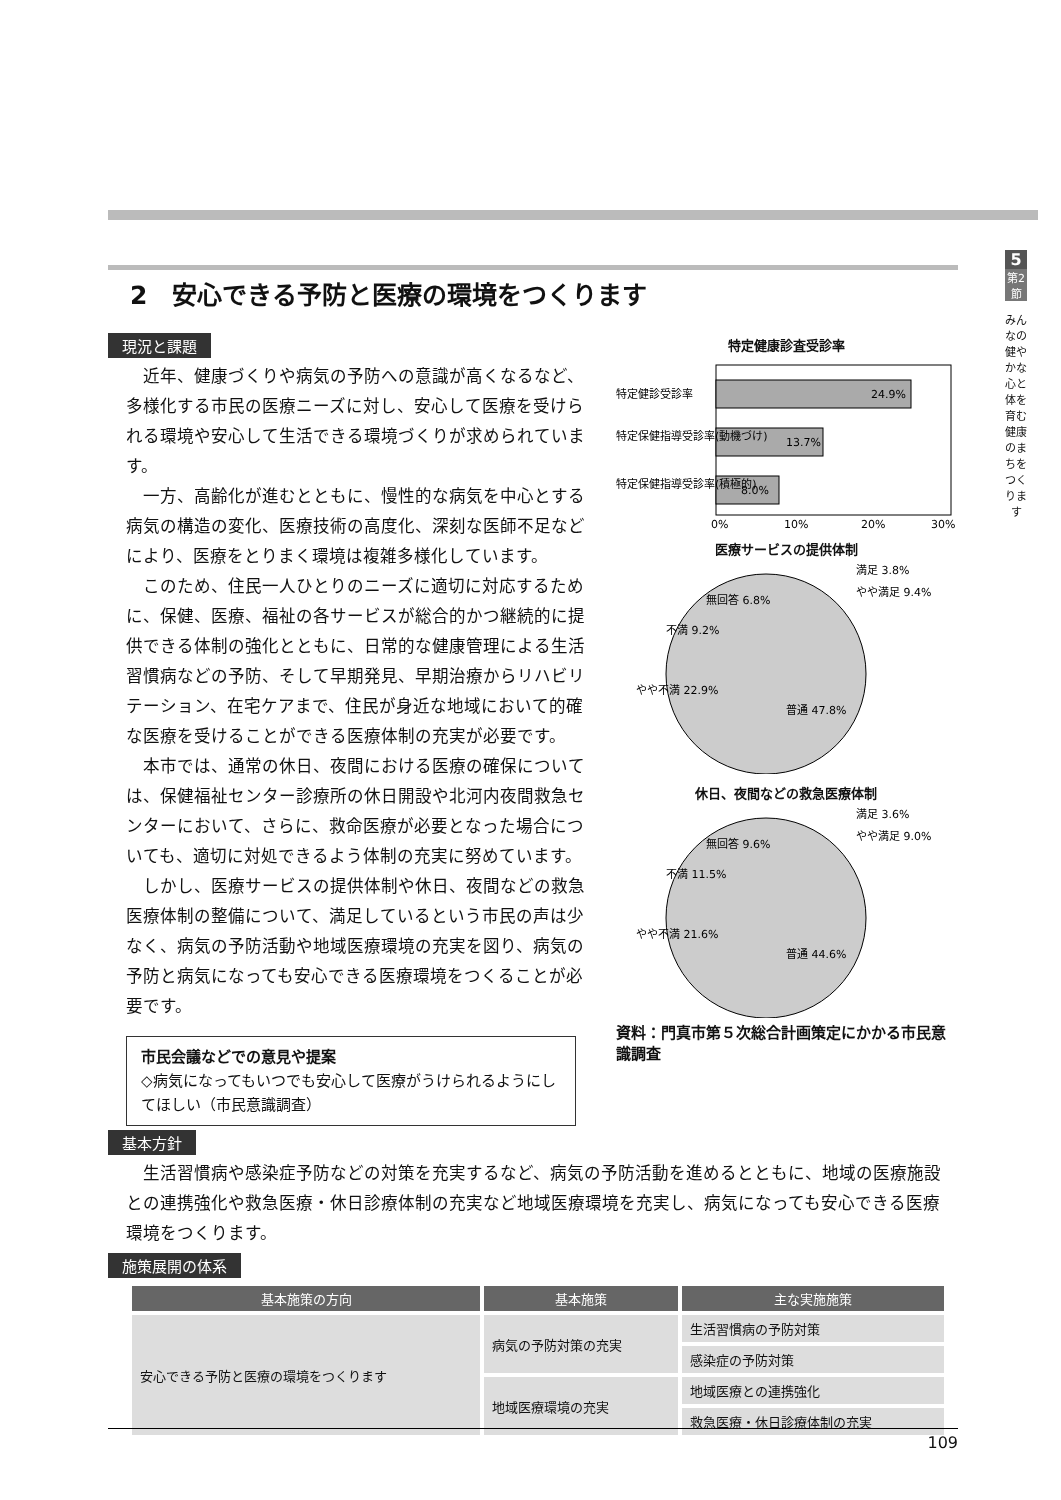5
第2節
みんなの健やかな心と体を育む健康のまちをつくります
2　安心できる予防と医療の環境をつくります
現況と課題
近年、健康づくりや病気の予防への意識が高くなるなど、多様化する市民の医療ニーズに対し、安心して医療を受けられる環境や安心して生活できる環境づくりが求められています。
一方、高齢化が進むとともに、慢性的な病気を中心とする病気の構造の変化、医療技術の高度化、深刻な医師不足などにより、医療をとりまく環境は複雑多様化しています。
このため、住民一人ひとりのニーズに適切に対応するために、保健、医療、福祉の各サービスが総合的かつ継続的に提供できる体制の強化とともに、日常的な健康管理による生活習慣病などの予防、そして早期発見、早期治療からリハビリテーション、在宅ケアまで、住民が身近な地域において的確な医療を受けることができる医療体制の充実が必要です。
本市では、通常の休日、夜間における医療の確保については、保健福祉センター診療所の休日開設や北河内夜間救急センターにおいて、さらに、救命医療が必要となった場合についても、適切に対処できるよう体制の充実に努めています。
しかし、医療サービスの提供体制や休日、夜間などの救急医療体制の整備について、満足しているという市民の声は少なく、病気の予防活動や地域医療環境の充実を図り、病気の予防と病気になっても安心できる医療環境をつくることが必要です。
市民会議などでの意見や提案
◇病気になってもいつでも安心して医療がうけられるようにしてほしい（市民意識調査）
特定健康診査受診率
24.9%
13.7%
8.0%
特定健診受診率
特定保健指導受診率(動機づけ)
特定保健指導受診率(積極的)
0%
10%
20%
30%
医療サービスの提供体制
無回答 6.8%
不満 9.2%
やや不満 22.9%
普通 47.8%
満足 3.8%
やや満足 9.4%
休日、夜間などの救急医療体制
無回答 9.6%
不満 11.5%
やや不満 21.6%
普通 44.6%
満足 3.6%
やや満足 9.0%
資料：門真市第５次総合計画策定にかかる市民意識調査
基本方針
生活習慣病や感染症予防などの対策を充実するなど、病気の予防活動を進めるとともに、地域の医療施設との連携強化や救急医療・休日診療体制の充実など地域医療環境を充実し、病気になっても安心できる医療環境をつくります。
施策展開の体系
| 基本施策の方向 | 基本施策 | 主な実施施策 |
| --- | --- | --- |
| 安心できる予防と医療の環境をつくります | 病気の予防対策の充実 | 生活習慣病の予防対策 |
| | | 感染症の予防対策 |
| | 地域医療環境の充実 | 地域医療との連携強化 |
| | | 救急医療・休日診療体制の充実 |
109